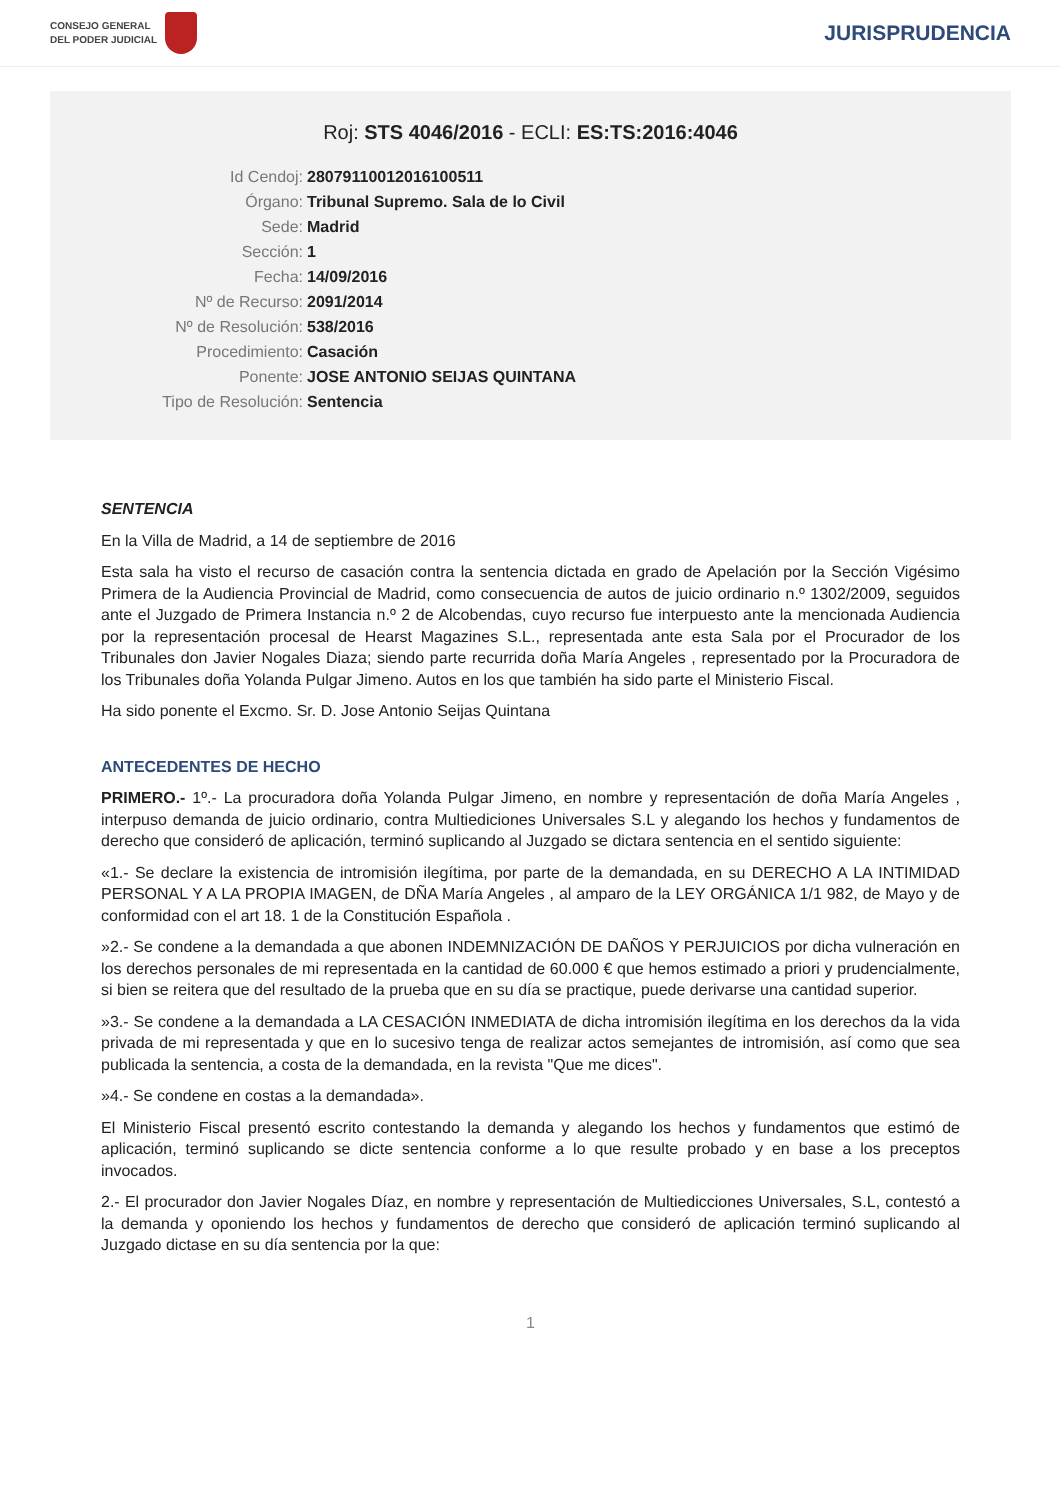CONSEJO GENERAL
DEL PODER JUDICIAL
JURISPRUDENCIA
Roj: STS 4046/2016 - ECLI: ES:TS:2016:4046
Id Cendoj: 28079110012016100511
Órgano: Tribunal Supremo. Sala de lo Civil
Sede: Madrid
Sección: 1
Fecha: 14/09/2016
Nº de Recurso: 2091/2014
Nº de Resolución: 538/2016
Procedimiento: Casación
Ponente: JOSE ANTONIO SEIJAS QUINTANA
Tipo de Resolución: Sentencia
SENTENCIA
En la Villa de Madrid, a 14 de septiembre de 2016
Esta sala ha visto el recurso de casación contra la sentencia dictada en grado de Apelación por la Sección Vigésimo Primera de la Audiencia Provincial de Madrid, como consecuencia de autos de juicio ordinario n.º 1302/2009, seguidos ante el Juzgado de Primera Instancia n.º 2 de Alcobendas, cuyo recurso fue interpuesto ante la mencionada Audiencia por la representación procesal de Hearst Magazines S.L., representada ante esta Sala por el Procurador de los Tribunales don Javier Nogales Diaza; siendo parte recurrida doña María Angeles , representado por la Procuradora de los Tribunales doña Yolanda Pulgar Jimeno. Autos en los que también ha sido parte el Ministerio Fiscal.
Ha sido ponente el Excmo. Sr. D. Jose Antonio Seijas Quintana
ANTECEDENTES DE HECHO
PRIMERO.- 1º.- La procuradora doña Yolanda Pulgar Jimeno, en nombre y representación de doña María Angeles , interpuso demanda de juicio ordinario, contra Multiediciones Universales S.L y alegando los hechos y fundamentos de derecho que consideró de aplicación, terminó suplicando al Juzgado se dictara sentencia en el sentido siguiente:
«1.- Se declare la existencia de intromisión ilegítima, por parte de la demandada, en su DERECHO A LA INTIMIDAD PERSONAL Y A LA PROPIA IMAGEN, de DÑA María Angeles , al amparo de la LEY ORGÁNICA 1/1 982, de Mayo y de conformidad con el art 18. 1 de la Constitución Española .
»2.- Se condene a la demandada a que abonen INDEMNIZACIÓN DE DAÑOS Y PERJUICIOS por dicha vulneración en los derechos personales de mi representada en la cantidad de 60.000 € que hemos estimado a priori y prudencialmente, si bien se reitera que del resultado de la prueba que en su día se practique, puede derivarse una cantidad superior.
»3.- Se condene a la demandada a LA CESACIÓN INMEDIATA de dicha intromisión ilegítima en los derechos da la vida privada de mi representada y que en lo sucesivo tenga de realizar actos semejantes de intromisión, así como que sea publicada la sentencia, a costa de la demandada, en la revista "Que me dices".
»4.- Se condene en costas a la demandada».
El Ministerio Fiscal presentó escrito contestando la demanda y alegando los hechos y fundamentos que estimó de aplicación, terminó suplicando se dicte sentencia conforme a lo que resulte probado y en base a los preceptos invocados.
2.- El procurador don Javier Nogales Díaz, en nombre y representación de Multiedicciones Universales, S.L, contestó a la demanda y oponiendo los hechos y fundamentos de derecho que consideró de aplicación terminó suplicando al Juzgado dictase en su día sentencia por la que:
1